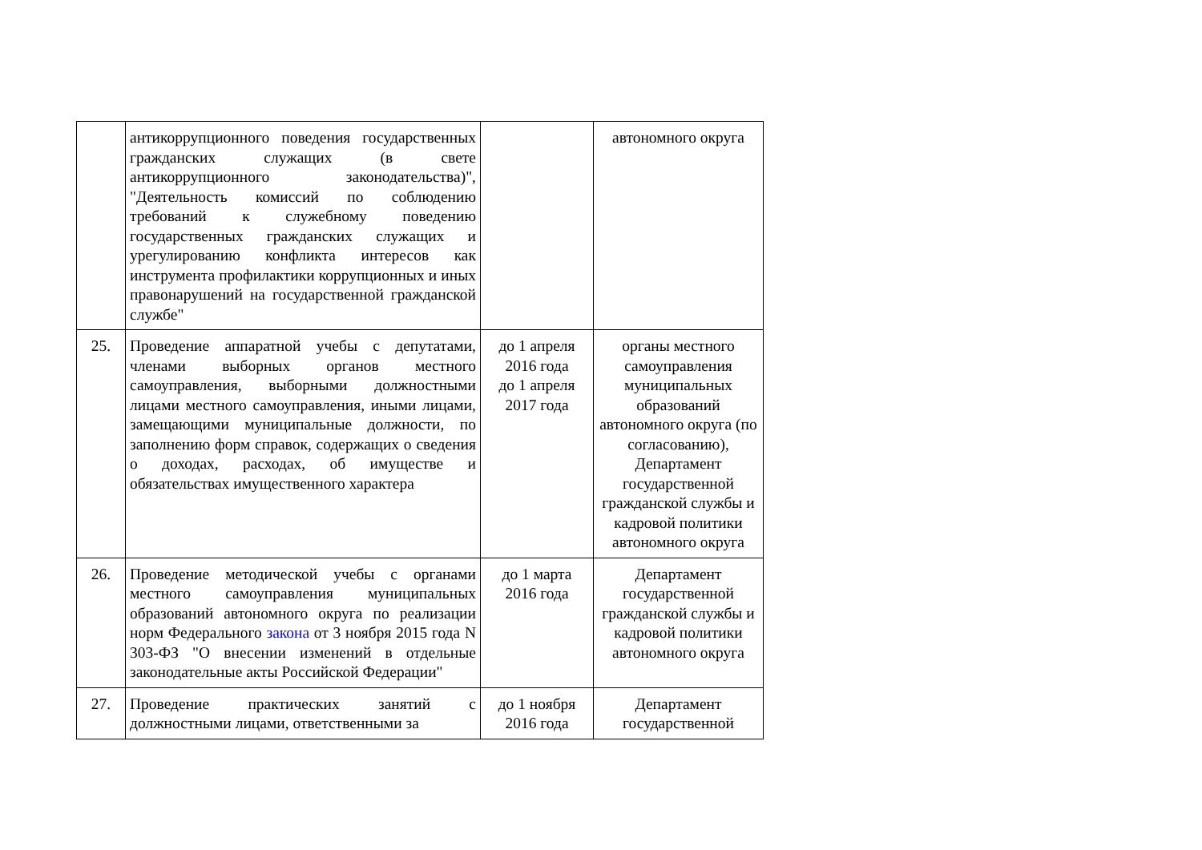| | антикоррупционного поведения государственных гражданских служащих (в свете антикоррупционного законодательства)", "Деятельность комиссий по соблюдению требований к служебному поведению государственных гражданских служащих и урегулированию конфликта интересов как инструмента профилактики коррупционных и иных правонарушений на государственной гражданской службе" | | автономного округа |
| 25. | Проведение аппаратной учебы с депутатами, членами выборных органов местного самоуправления, выборными должностными лицами местного самоуправления, иными лицами, замещающими муниципальные должности, по заполнению форм справок, содержащих о сведения о доходах, расходах, об имуществе и обязательствах имущественного характера | до 1 апреля 2016 года до 1 апреля 2017 года | органы местного самоуправления муниципальных образований автономного округа (по согласованию), Департамент государственной гражданской службы и кадровой политики автономного округа |
| 26. | Проведение методической учебы с органами местного самоуправления муниципальных образований автономного округа по реализации норм Федерального закона от 3 ноября 2015 года N 303-ФЗ "О внесении изменений в отдельные законодательные акты Российской Федерации" | до 1 марта 2016 года | Департамент государственной гражданской службы и кадровой политики автономного округа |
| 27. | Проведение практических занятий с должностными лицами, ответственными за | до 1 ноября 2016 года | Департамент государственной |